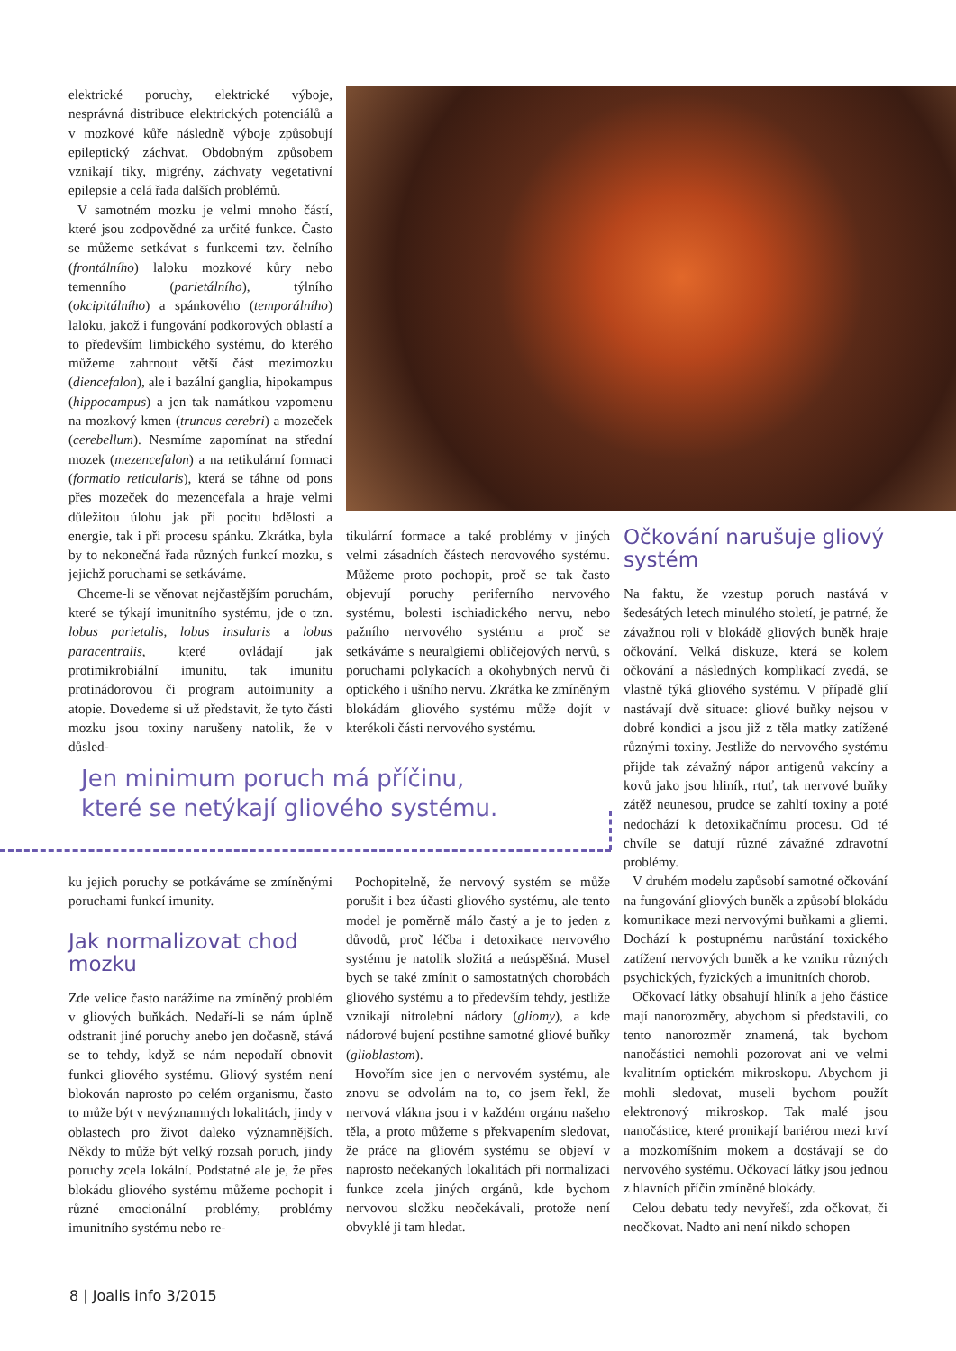elektrické poruchy, elektrické výboje, nesprávná distribuce elektrických potenciálů a v mozkové kůře následně výboje způsobují epileptický záchvat. Obdobným způsobem vznikají tiky, migrény, záchvaty vegetativní epilepsie a celá řada dalších problémů.
V samotném mozku je velmi mnoho částí, které jsou zodpovědné za určité funkce. Často se můžeme setkávat s funkcemi tzv. čelního (frontálního) laloku mozkové kůry nebo temenního (parietálního), týlního (okcipitálního) a spánkového (temporálního) laloku, jakož i fungování podkorových oblastí a to především limbického systému, do kterého můžeme zahrnout větší část mezimozku (diencefalon), ale i bazální ganglia, hipokampus (hippocampus) a jen tak namátkou vzpomenu na mozkový kmen (truncus cerebri) a mozeček (cerebellum). Nesmíme zapomínat na střední mozek (mezencefalon) a na retikulární formaci (formatio reticularis), která se táhne od pons přes mozeček do mezencefala a hraje velmi důležitou úlohu jak při pocitu bdělosti a energie, tak i při procesu spánku. Zkrátka, byla by to nekonečná řada různých funkcí mozku, s jejichž poruchami se setkáváme.
Chceme-li se věnovat nejčastějším poruchám, které se týkají imunitního systému, jde o tzn. lobus parietalis, lobus insularis a lobus paracentralis, které ovládají jak protimikrobiální imunitu, tak imunitu protinádorovou či program autoimunity a atopie. Dovedeme si už představit, že tyto části mozku jsou toxiny narušeny natolik, že v důsled-
tikulární formace a také problémy v jiných velmi zásadních částech nerovového systému. Můžeme proto pochopit, proč se tak často objevují poruchy periferního nervového systému, bolesti ischiadického nervu, nebo pažního nervového systému a proč se setkáváme s neuralgiemi obličejových nervů, s poruchami polykacích a okohybných nervů či optického i ušního nervu. Zkrátka ke zmíněným blokádám gliového systému může dojít v kterékoli části nervového systému.
Jen minimum poruch má příčinu,
které se netýkají gliového systému.
ku jejich poruchy se potkáváme se zmíněnými poruchami funkcí imunity.
Jak normalizovat chod mozku
Zde velice často narážíme na zmíněný problém v gliových buňkách. Nedaří-li se nám úplně odstranit jiné poruchy anebo jen dočasně, stává se to tehdy, když se nám nepodaří obnovit funkci gliového systému. Gliový systém není blokován naprosto po celém organismu, často to může být v nevýznamných lokalitách, jindy v oblastech pro život daleko významnějších. Někdy to může být velký rozsah poruch, jindy poruchy zcela lokální. Podstatné ale je, že přes blokádu gliového systému můžeme pochopit i různé emocionální problémy, problémy imunitního systému nebo re-
Pochopitelně, že nervový systém se může porušit i bez účasti gliového systému, ale tento model je poměrně málo častý a je to jeden z důvodů, proč léčba i detoxikace nervového systému je natolik složitá a neúspěšná. Musel bych se také zmínit o samostatných chorobách gliového systému a to především tehdy, jestliže vznikají nitrolební nádory (gliomy), a kde nádorové bujení postihne samotné gliové buňky (glioblastom).
Hovořím sice jen o nervovém systému, ale znovu se odvolám na to, co jsem řekl, že nervová vlákna jsou i v každém orgánu našeho těla, a proto můžeme s překvapením sledovat, že práce na gliovém systému se objeví v naprosto nečekaných lokalitách při normalizaci funkce zcela jiných orgánů, kde bychom nervovou složku neočekávali, protože není obvyklé ji tam hledat.
Očkování narušuje gliový systém
Na faktu, že vzestup poruch nastává v šedesátých letech minulého století, je patrné, že závažnou roli v blokádě gliových buněk hraje očkování. Velká diskuze, která se kolem očkování a následných komplikací zvedá, se vlastně týká gliového systému. V případě glií nastávají dvě situace: gliové buňky nejsou v dobré kondici a jsou již z těla matky zatížené různými toxiny. Jestliže do nervového systému přijde tak závažný nápor antigenů vakcíny a kovů jako jsou hliník, rtuť, tak nervové buňky zátěž neunesou, prudce se zahltí toxiny a poté nedochází k detoxikačnímu procesu. Od té chvíle se datují různé závažné zdravotní problémy.
V druhém modelu zapůsobí samotné očkování na fungování gliových buněk a způsobí blokádu komunikace mezi nervovými buňkami a gliemi. Dochází k postupnému narůstání toxického zatížení nervových buněk a ke vzniku různých psychických, fyzických a imunitních chorob.
Očkovací látky obsahují hliník a jeho částice mají nanorozměry, abychom si představili, co tento nanorozměr znamená, tak bychom nanočástici nemohli pozorovat ani ve velmi kvalitním optickém mikroskopu. Abychom ji mohli sledovat, museli bychom použít elektronový mikroskop. Tak malé jsou nanočástice, které pronikají bariérou mezi krví a mozkomíšním mokem a dostávají se do nervového systému. Očkovací látky jsou jednou z hlavních příčin zmíněné blokády.
Celou debatu tedy nevyřeší, zda očkovat, či neočkovat. Nadto ani není nikdo schopen
8 | Joalis info 3/2015